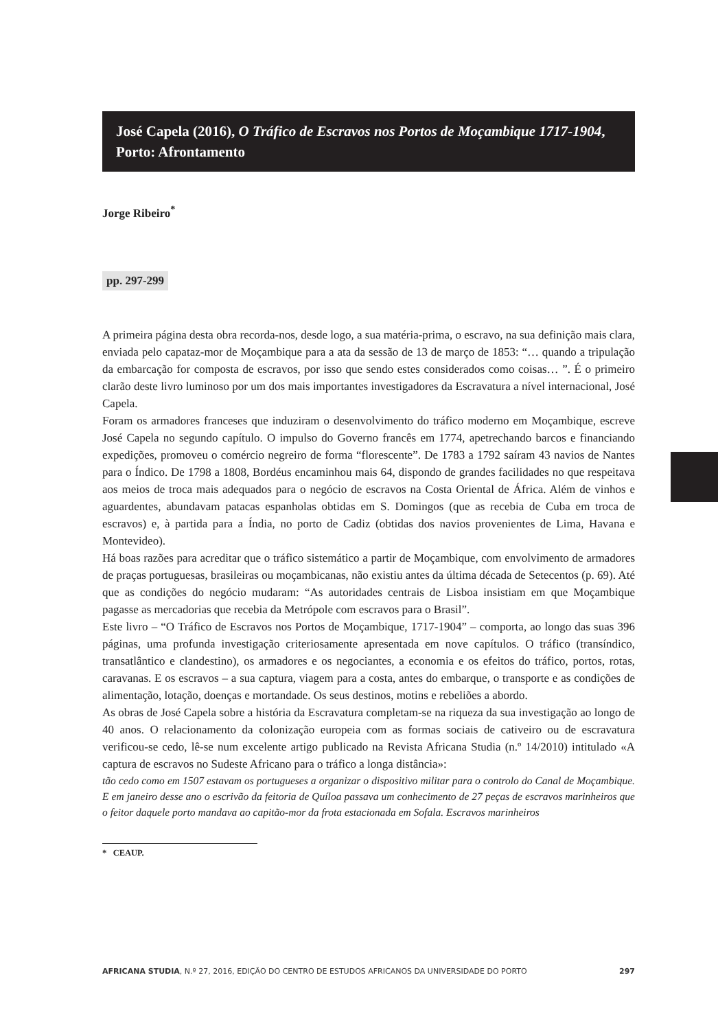José Capela (2016), O Tráfico de Escravos nos Portos de Moçambique 1717-1904, Porto: Afrontamento
Jorge Ribeiro<sup>*</sup>
pp. 297-299
A primeira página desta obra recorda-nos, desde logo, a sua matéria-prima, o escravo, na sua definição mais clara, enviada pelo capataz-mor de Moçambique para a ata da sessão de 13 de março de 1853: “… quando a tripulação da embarcação for composta de escravos, por isso que sendo estes considerados como coisas… ”. É o primeiro clarão deste livro luminoso por um dos mais importantes investigadores da Escravatura a nível internacional, José Capela.
Foram os armadores franceses que induziram o desenvolvimento do tráfico moderno em Moçambique, escreve José Capela no segundo capítulo. O impulso do Governo francês em 1774, apetrechando barcos e financiando expedições, promoveu o comércio negreiro de forma “florescente”. De 1783 a 1792 saíram 43 navios de Nantes para o Índico. De 1798 a 1808, Bordéus encaminhou mais 64, dispondo de grandes facilidades no que respeitava aos meios de troca mais adequados para o negócio de escravos na Costa Oriental de África. Além de vinhos e aguardentes, abundavam patacas espanholas obtidas em S. Domingos (que as recebia de Cuba em troca de escravos) e, à partida para a Índia, no porto de Cadiz (obtidas dos navios provenientes de Lima, Havana e Montevideo).
Há boas razões para acreditar que o tráfico sistemático a partir de Moçambique, com envolvimento de armadores de praças portuguesas, brasileiras ou moçambicanas, não existiu antes da última década de Setecentos (p. 69). Até que as condições do negócio mudaram: “As autoridades centrais de Lisboa insistiam em que Moçambique pagasse as mercadorias que recebia da Metrópole com escravos para o Brasil”.
Este livro – “O Tráfico de Escravos nos Portos de Moçambique, 1717-1904” – comporta, ao longo das suas 396 páginas, uma profunda investigação criteriosamente apresentada em nove capítulos. O tráfico (transíndico, transatlântico e clandestino), os armadores e os negociantes, a economia e os efeitos do tráfico, portos, rotas, caravanas. E os escravos – a sua captura, viagem para a costa, antes do embarque, o transporte e as condições de alimentação, lotação, doenças e mortandade. Os seus destinos, motins e rebeliões a abordo.
As obras de José Capela sobre a história da Escravatura completam-se na riqueza da sua investigação ao longo de 40 anos. O relacionamento da colonização europeia com as formas sociais de cativeiro ou de escravatura verificou-se cedo, lê-se num excelente artigo publicado na Revista Africana Studia (n.º 14/2010) intitulado «A captura de escravos no Sudeste Africano para o tráfico a longa distância»:
tão cedo como em 1507 estavam os portugueses a organizar o dispositivo militar para o controlo do Canal de Moçambique. E em janeiro desse ano o escrivão da feitoria de Quíloa passava um conhecimento de 27 peças de escravos marinheiros que o feitor daquele porto mandava ao capitão-mor da frota estacionada em Sofala. Escravos marinheiros
* CEAUP.
AFRICANA STUDIA, N.º 27, 2016, EDIÇÃO DO CENTRO DE ESTUDOS AFRICANOS DA UNIVERSIDADE DO PORTO 297